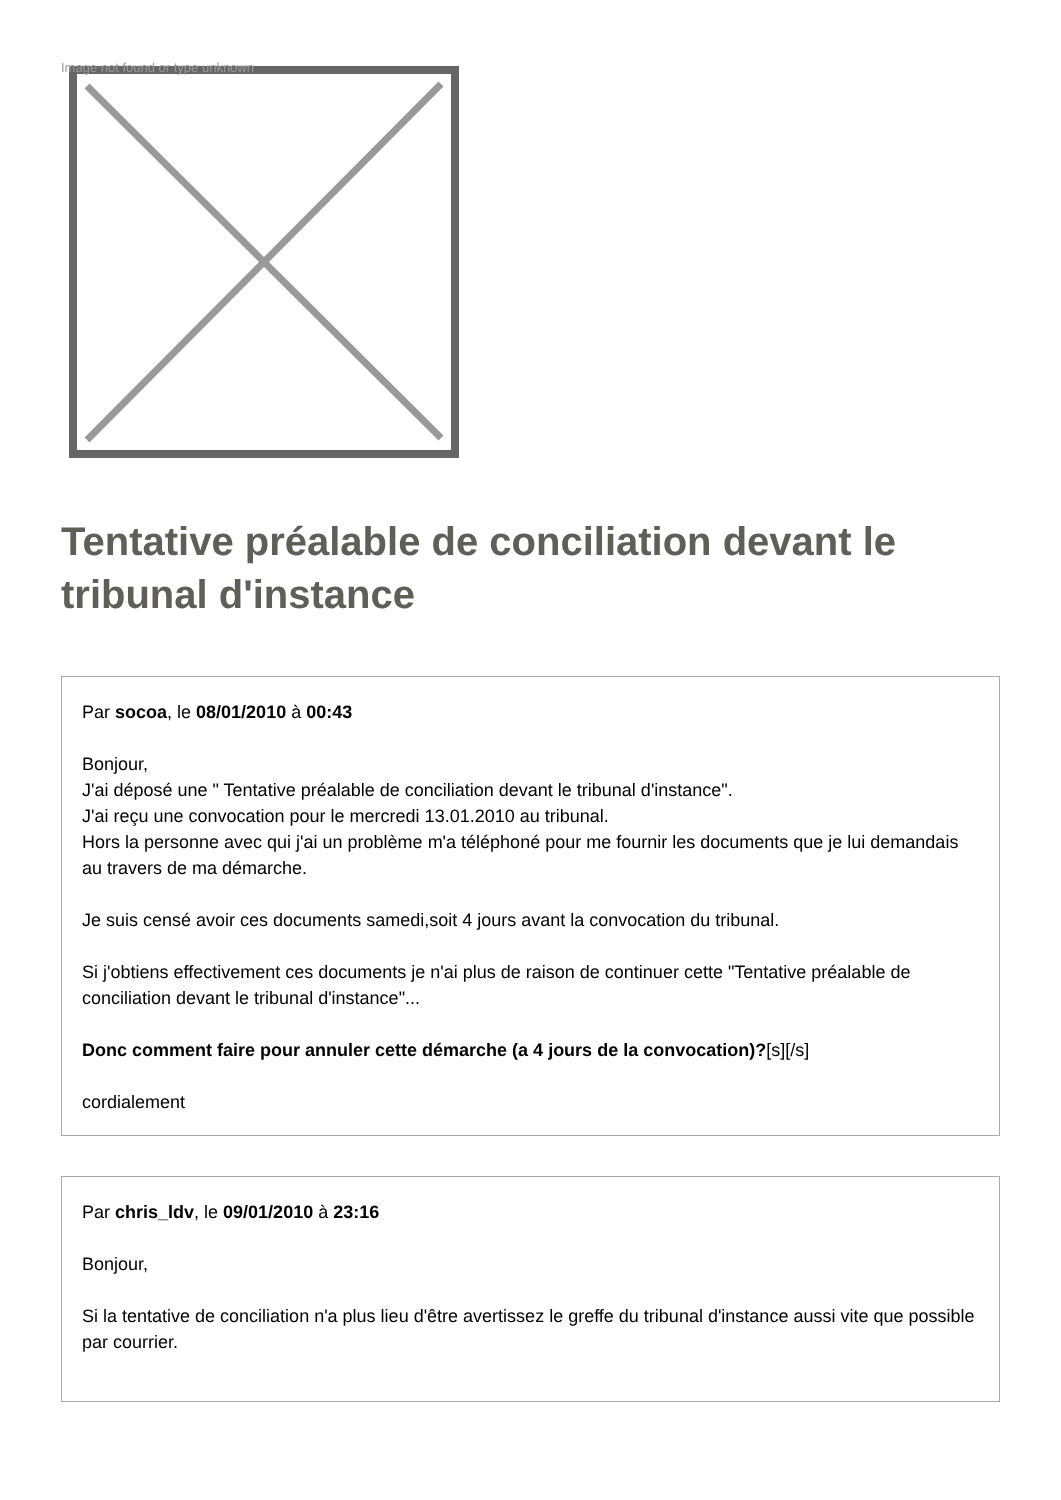Image not found or type unknown
Tentative préalable de conciliation devant le tribunal d'instance
Par socoa, le 08/01/2010 à 00:43
Bonjour,
J'ai déposé une " Tentative préalable de conciliation devant le tribunal d'instance".
J'ai reçu une convocation pour le mercredi 13.01.2010 au tribunal.
Hors la personne avec qui j'ai un problème m'a téléphoné pour me fournir les documents que je lui demandais au travers de ma démarche.
Je suis censé avoir ces documents samedi,soit 4 jours avant la convocation du tribunal.
Si j'obtiens effectivement ces documents je n'ai plus de raison de continuer cette "Tentative préalable de conciliation devant le tribunal d'instance"...
Donc comment faire pour annuler cette démarche (a 4 jours de la convocation)?[s][/s]
cordialement
Par chris_ldv, le 09/01/2010 à 23:16
Bonjour,
Si la tentative de conciliation n'a plus lieu d'être avertissez le greffe du tribunal d'instance aussi vite que possible par courrier.